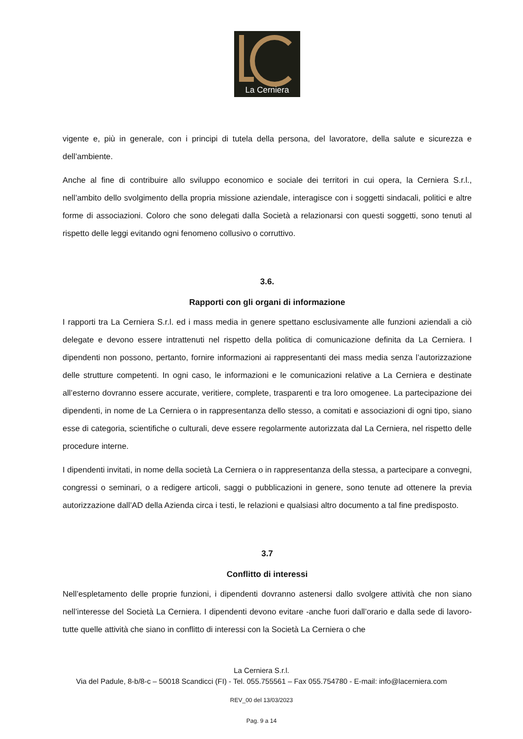La Cerniera
vigente e, più in generale, con i principi di tutela della persona, del lavoratore, della salute e sicurezza e dell’ambiente.
Anche al fine di contribuire allo sviluppo economico e sociale dei territori in cui opera, la Cerniera S.r.l., nell’ambito dello svolgimento della propria missione aziendale, interagisce con i soggetti sindacali, politici e altre forme di associazioni. Coloro che sono delegati dalla Società a relazionarsi con questi soggetti, sono tenuti al rispetto delle leggi evitando ogni fenomeno collusivo o corruttivo.
3.6.
Rapporti con gli organi di informazione
I rapporti tra La Cerniera S.r.l. ed i mass media in genere spettano esclusivamente alle funzioni aziendali a ciò delegate e devono essere intrattenuti nel rispetto della politica di comunicazione definita da La Cerniera. I dipendenti non possono, pertanto, fornire informazioni ai rappresentanti dei mass media senza l’autorizzazione delle strutture competenti. In ogni caso, le informazioni e le comunicazioni relative a La Cerniera e destinate all’esterno dovranno essere accurate, veritiere, complete, trasparenti e tra loro omogenee. La partecipazione dei dipendenti, in nome de La Cerniera o in rappresentanza dello stesso, a comitati e associazioni di ogni tipo, siano esse di categoria, scientifiche o culturali, deve essere regolarmente autorizzata dal La Cerniera, nel rispetto delle procedure interne.
I dipendenti invitati, in nome della società La Cerniera o in rappresentanza della stessa, a partecipare a convegni, congressi o seminari, o a redigere articoli, saggi o pubblicazioni in genere, sono tenute ad ottenere la previa autorizzazione dall’AD della Azienda circa i testi, le relazioni e qualsiasi altro documento a tal fine predisposto.
3.7
Conflitto di interessi
Nell’espletamento delle proprie funzioni, i dipendenti dovranno astenersi dallo svolgere attività che non siano nell’interesse del Società La Cerniera. I dipendenti devono evitare -anche fuori dall’orario e dalla sede di lavoro- tutte quelle attività che siano in conflitto di interessi con la Società La Cerniera o che
La Cerniera S.r.l.
Via del Padule, 8-b/8-c – 50018 Scandicci (FI) - Tel. 055.755561 – Fax 055.754780 - E-mail: info@lacerniera.com
REV_00 del 13/03/2023
Pag. 9 a 14